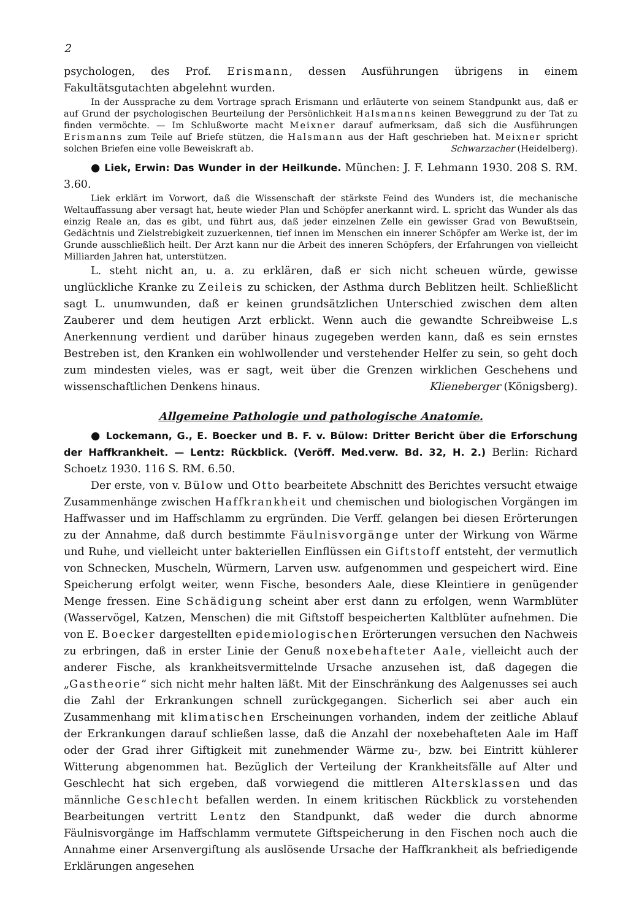2
psychologen, des Prof. Erismann, dessen Ausführungen übrigens in einem Fakultätsgutachten abgelehnt wurden.
In der Aussprache zu dem Vortrage sprach Erismann und erläuterte von seinem Standpunkt aus, daß er auf Grund der psychologischen Beurteilung der Persönlichkeit Halsmanns keinen Beweggrund zu der Tat zu finden vermöchte. — Im Schlußworte macht Meixner darauf aufmerksam, daß sich die Ausführungen Erismanns zum Teile auf Briefe stützen, die Halsmann aus der Haft geschrieben hat. Meixner spricht solchen Briefen eine volle Beweiskraft ab. Schwarzacher (Heidelberg).
● Liek, Erwin: Das Wunder in der Heilkunde. München: J. F. Lehmann 1930. 208 S. RM. 3.60.
Liek erklärt im Vorwort, daß die Wissenschaft der stärkste Feind des Wunders ist, die mechanische Weltauffassung aber versagt hat, heute wieder Plan und Schöpfer anerkannt wird. L. spricht das Wunder als das einzig Reale an, das es gibt, und führt aus, daß jeder einzelnen Zelle ein gewisser Grad von Bewußtsein, Gedächtnis und Zielstrebigkeit zuzuerkennen, tief innen im Menschen ein innerer Schöpfer am Werke ist, der im Grunde ausschließlich heilt. Der Arzt kann nur die Arbeit des inneren Schöpfers, der Erfahrungen von vielleicht Milliarden Jahren hat, unterstützen.
L. steht nicht an, u. a. zu erklären, daß er sich nicht scheuen würde, gewisse unglückliche Kranke zu Zeileis zu schicken, der Asthma durch Beblitzen heilt. Schließlicht sagt L. unumwunden, daß er keinen grundsätzlichen Unterschied zwischen dem alten Zauberer und dem heutigen Arzt erblickt. Wenn auch die gewandte Schreibweise L.s Anerkennung verdient und darüber hinaus zugegeben werden kann, daß es sein ernstes Bestreben ist, den Kranken ein wohlwollender und verstehender Helfer zu sein, so geht doch zum mindesten vieles, was er sagt, weit über die Grenzen wirklichen Geschehens und wissenschaftlichen Denkens hinaus. Klieneberger (Königsberg).
Allgemeine Pathologie und pathologische Anatomie.
● Lockemann, G., E. Boecker und B. F. v. Bülow: Dritter Bericht über die Erforschung der Haffkrankheit. — Lentz: Rückblick. (Veröff. Med.verw. Bd. 32, H. 2.) Berlin: Richard Schoetz 1930. 116 S. RM. 6.50.
Der erste, von v. Bülow und Otto bearbeitete Abschnitt des Berichtes versucht etwaige Zusammenhänge zwischen Haffkrankheit und chemischen und biologischen Vorgängen im Haffwasser und im Haffschlamm zu ergründen. Die Verff. gelangen bei diesen Erörterungen zu der Annahme, daß durch bestimmte Fäulnisvorgänge unter der Wirkung von Wärme und Ruhe, und vielleicht unter bakteriellen Einflüssen ein Giftstoff entsteht, der vermutlich von Schnecken, Muscheln, Würmern, Larven usw. aufgenommen und gespeichert wird. Eine Speicherung erfolgt weiter, wenn Fische, besonders Aale, diese Kleintiere in genügender Menge fressen. Eine Schädigung scheint aber erst dann zu erfolgen, wenn Warmblüter (Wasservögel, Katzen, Menschen) die mit Giftstoff bespeicherten Kaltblüter aufnehmen. Die von E. Boecker dargestellten epidemiologischen Erörterungen versuchen den Nachweis zu erbringen, daß in erster Linie der Genuß noxebehafteter Aale, vielleicht auch der anderer Fische, als krankheitsvermittelnde Ursache anzusehen ist, daß dagegen die „Gastheorie“ sich nicht mehr halten läßt. Mit der Einschränkung des Aalgenusses sei auch die Zahl der Erkrankungen schnell zurückgegangen. Sicherlich sei aber auch ein Zusammenhang mit klimatischen Erscheinungen vorhanden, indem der zeitliche Ablauf der Erkrankungen darauf schließen lasse, daß die Anzahl der noxebehafteten Aale im Haff oder der Grad ihrer Giftigkeit mit zunehmender Wärme zu-, bzw. bei Eintritt kühlerer Witterung abgenommen hat. Bezüglich der Verteilung der Krankheitsfälle auf Alter und Geschlecht hat sich ergeben, daß vorwiegend die mittleren Altersklassen und das männliche Geschlecht befallen werden. In einem kritischen Rückblick zu vorstehenden Bearbeitungen vertritt Lentz den Standpunkt, daß weder die durch abnorme Fäulnisvorgänge im Haffschlamm vermutete Giftspeicherung in den Fischen noch auch die Annahme einer Arsenvergiftung als auslösende Ursache der Haffkrankheit als befriedigende Erklärungen angesehen